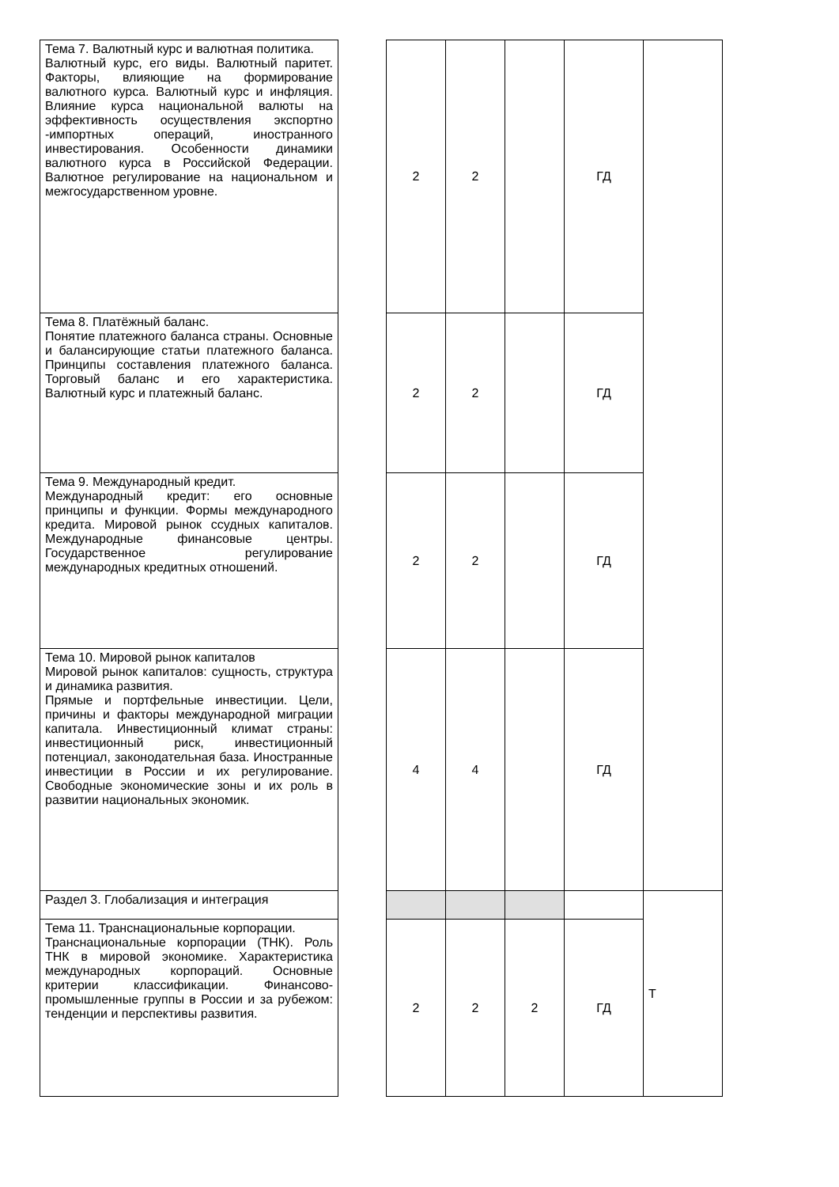| Тема 7. Валютный курс и валютная политика. Валютный курс, его виды. Валютный паритет. Факторы, влияющие на формирование валютного курса. Валютный курс и инфляция. Влияние курса национальной валюты на эффективность осуществления экспортно -импортных операций, иностранного инвестирования. Особенности динамики валютного курса в Российской Федерации. Валютное регулирование на национальном и межгосударственном уровне. | | 2 | 2 | | ГД | |
| Тема 8. Платёжный баланс. Понятие платежного баланса страны. Основные и балансирующие статьи платежного баланса. Принципы составления платежного баланса. Торговый баланс и его характеристика. Валютный курс и платежный баланс. | | 2 | 2 | | ГД | |
| Тема 9. Международный кредит. Международный кредит: его основные принципы и функции. Формы международного кредита. Мировой рынок ссудных капиталов. Международные финансовые центры. Государственное регулирование международных кредитных отношений. | | 2 | 2 | | ГД | |
| Тема 10. Мировой рынок капиталов Мировой рынок капиталов: сущность, структура и динамика развития. Прямые и портфельные инвестиции. Цели, причины и факторы международной миграции капитала. Инвестиционный климат страны: инвестиционный риск, инвестиционный потенциал, законодательная база. Иностранные инвестиции в России и их регулирование. Свободные экономические зоны и их роль в развитии национальных экономик. | | 4 | 4 | | ГД | |
| Раздел 3. Глобализация и интеграция | | | | | | Т |
| Тема 11. Транснациональные корпорации. Транснациональные корпорации (ТНК). Роль ТНК в мировой экономике. Характеристика международных корпораций. Основные критерии классификации. Финансово-промышленные группы в России и за рубежом: тенденции и перспективы развития. | | 2 | 2 | 2 | ГД | |